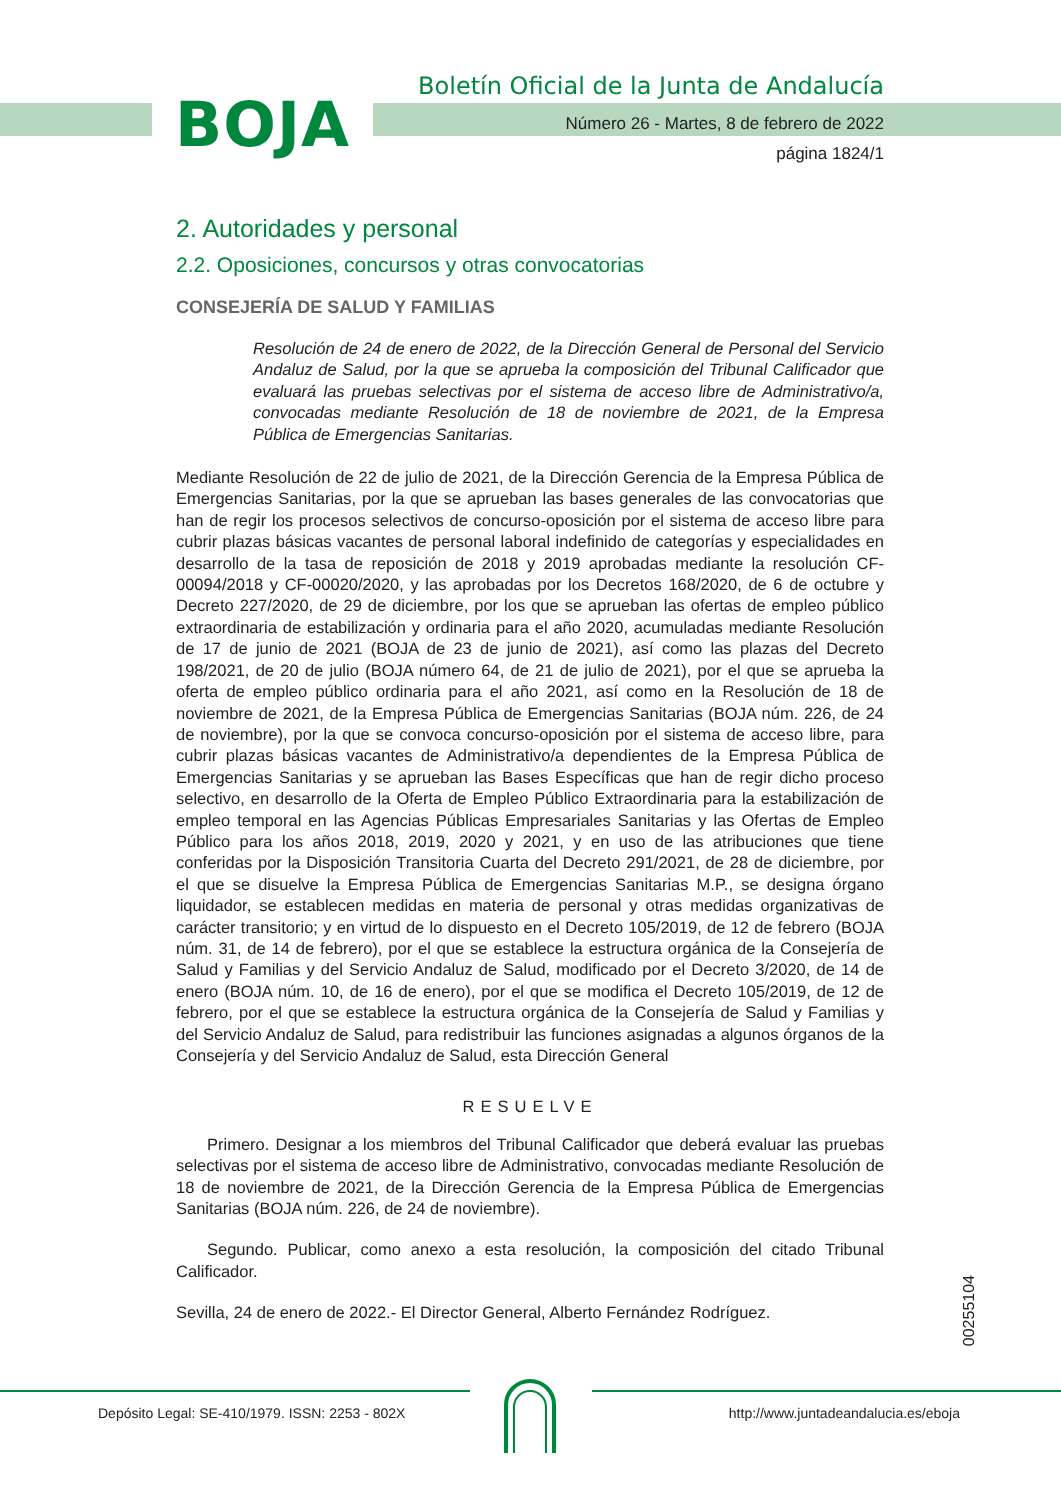BOJA
Boletín Oficial de la Junta de Andalucía
Número 26 - Martes, 8 de febrero de 2022
página 1824/1
2. Autoridades y personal
2.2. Oposiciones, concursos y otras convocatorias
CONSEJERÍA DE SALUD Y FAMILIAS
Resolución de 24 de enero de 2022, de la Dirección General de Personal del Servicio Andaluz de Salud, por la que se aprueba la composición del Tribunal Calificador que evaluará las pruebas selectivas por el sistema de acceso libre de Administrativo/a, convocadas mediante Resolución de 18 de noviembre de 2021, de la Empresa Pública de Emergencias Sanitarias.
Mediante Resolución de 22 de julio de 2021, de la Dirección Gerencia de la Empresa Pública de Emergencias Sanitarias, por la que se aprueban las bases generales de las convocatorias que han de regir los procesos selectivos de concurso-oposición por el sistema de acceso libre para cubrir plazas básicas vacantes de personal laboral indefinido de categorías y especialidades en desarrollo de la tasa de reposición de 2018 y 2019 aprobadas mediante la resolución CF-00094/2018 y CF-00020/2020, y las aprobadas por los Decretos 168/2020, de 6 de octubre y Decreto 227/2020, de 29 de diciembre, por los que se aprueban las ofertas de empleo público extraordinaria de estabilización y ordinaria para el año 2020, acumuladas mediante Resolución de 17 de junio de 2021 (BOJA de 23 de junio de 2021), así como las plazas del Decreto 198/2021, de 20 de julio (BOJA número 64, de 21 de julio de 2021), por el que se aprueba la oferta de empleo público ordinaria para el año 2021, así como en la Resolución de 18 de noviembre de 2021, de la Empresa Pública de Emergencias Sanitarias (BOJA núm. 226, de 24 de noviembre), por la que se convoca concurso-oposición por el sistema de acceso libre, para cubrir plazas básicas vacantes de Administrativo/a dependientes de la Empresa Pública de Emergencias Sanitarias y se aprueban las Bases Específicas que han de regir dicho proceso selectivo, en desarrollo de la Oferta de Empleo Público Extraordinaria para la estabilización de empleo temporal en las Agencias Públicas Empresariales Sanitarias y las Ofertas de Empleo Público para los años 2018, 2019, 2020 y 2021, y en uso de las atribuciones que tiene conferidas por la Disposición Transitoria Cuarta del Decreto 291/2021, de 28 de diciembre, por el que se disuelve la Empresa Pública de Emergencias Sanitarias M.P., se designa órgano liquidador, se establecen medidas en materia de personal y otras medidas organizativas de carácter transitorio; y en virtud de lo dispuesto en el Decreto 105/2019, de 12 de febrero (BOJA núm. 31, de 14 de febrero), por el que se establece la estructura orgánica de la Consejería de Salud y Familias y del Servicio Andaluz de Salud, modificado por el Decreto 3/2020, de 14 de enero (BOJA núm. 10, de 16 de enero), por el que se modifica el Decreto 105/2019, de 12 de febrero, por el que se establece la estructura orgánica de la Consejería de Salud y Familias y del Servicio Andaluz de Salud, para redistribuir las funciones asignadas a algunos órganos de la Consejería y del Servicio Andaluz de Salud, esta Dirección General
RESUELVE
Primero. Designar a los miembros del Tribunal Calificador que deberá evaluar las pruebas selectivas por el sistema de acceso libre de Administrativo, convocadas mediante Resolución de 18 de noviembre de 2021, de la Dirección Gerencia de la Empresa Pública de Emergencias Sanitarias (BOJA núm. 226, de 24 de noviembre).
Segundo. Publicar, como anexo a esta resolución, la composición del citado Tribunal Calificador.
Sevilla, 24 de enero de 2022.- El Director General, Alberto Fernández Rodríguez.
00255104
Depósito Legal: SE-410/1979. ISSN: 2253 - 802X http://www.juntadeandalucia.es/eboja